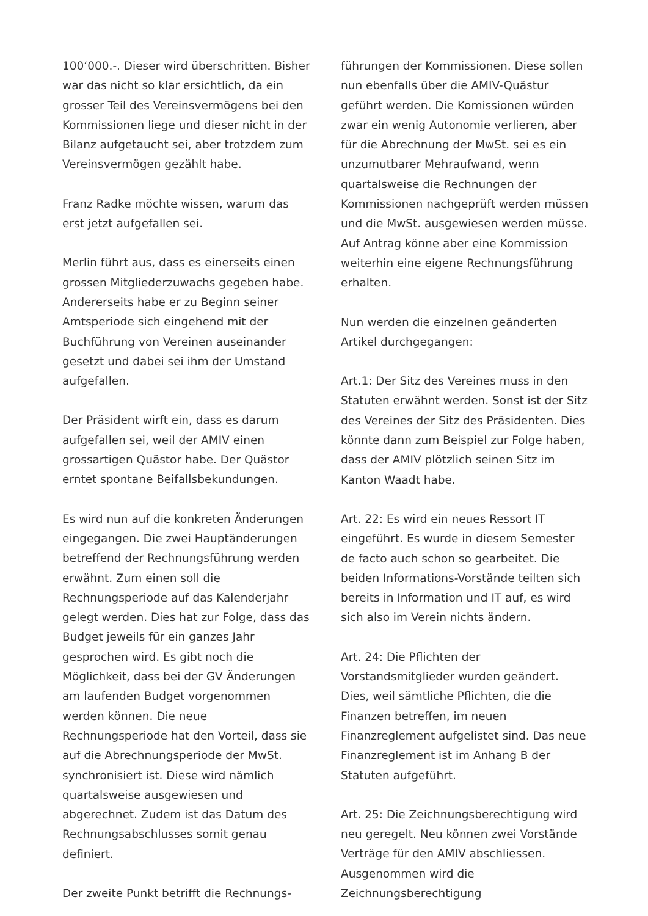100‘000.-. Dieser wird überschritten. Bisher war das nicht so klar ersichtlich, da ein grosser Teil des Vereinsvermögens bei den Kommissionen liege und dieser nicht in der Bilanz aufgetaucht sei, aber trotzdem zum Vereinsvermögen gezählt habe.
Franz Radke möchte wissen, warum das erst jetzt aufgefallen sei.
Merlin führt aus, dass es einerseits einen grossen Mitgliederzuwachs gegeben habe. Andererseits habe er zu Beginn seiner Amtsperiode sich eingehend mit der Buchführung von Vereinen auseinander gesetzt und dabei sei ihm der Umstand aufgefallen.
Der Präsident wirft ein, dass es darum aufgefallen sei, weil der AMIV einen grossartigen Quästor habe. Der Quästor erntet spontane Beifallsbekundungen.
Es wird nun auf die konkreten Änderungen eingegangen. Die zwei Hauptänderungen betreffend der Rechnungsführung werden erwähnt. Zum einen soll die Rechnungsperiode auf das Kalenderjahr gelegt werden. Dies hat zur Folge, dass das Budget jeweils für ein ganzes Jahr gesprochen wird. Es gibt noch die Möglichkeit, dass bei der GV Änderungen am laufenden Budget vorgenommen werden können. Die neue Rechnungsperiode hat den Vorteil, dass sie auf die Abrechnungsperiode der MwSt. synchronisiert ist. Diese wird nämlich quartalsweise ausgewiesen und abgerechnet. Zudem ist das Datum des Rechnungsabschlusses somit genau definiert.
Der zweite Punkt betrifft die Rechnungs-
führungen der Kommissionen. Diese sollen nun ebenfalls über die AMIV-Quästur geführt werden. Die Komissionen würden zwar ein wenig Autonomie verlieren, aber für die Abrechnung der MwSt. sei es ein unzumutbarer Mehraufwand, wenn quartalsweise die Rechnungen der Kommissionen nachgeprüft werden müssen und die MwSt. ausgewiesen werden müsse. Auf Antrag könne aber eine Kommission weiterhin eine eigene Rechnungsführung erhalten.
Nun werden die einzelnen geänderten Artikel durchgegangen:
Art.1: Der Sitz des Vereines muss in den Statuten erwähnt werden. Sonst ist der Sitz des Vereines der Sitz des Präsidenten. Dies könnte dann zum Beispiel zur Folge haben, dass der AMIV plötzlich seinen Sitz im Kanton Waadt habe.
Art. 22: Es wird ein neues Ressort IT eingeführt. Es wurde in diesem Semester de facto auch schon so gearbeitet. Die beiden Informations-Vorstände teilten sich bereits in Information und IT auf, es wird sich also im Verein nichts ändern.
Art. 24: Die Pflichten der Vorstandsmitglieder wurden geändert. Dies, weil sämtliche Pflichten, die die Finanzen betreffen, im neuen Finanzreglement aufgelistet sind. Das neue Finanzreglement ist im Anhang B der Statuten aufgeführt.
Art. 25: Die Zeichnungsberechtigung wird neu geregelt. Neu können zwei Vorstände Verträge für den AMIV abschliessen. Ausgenommen wird die Zeichnungsberechtigung